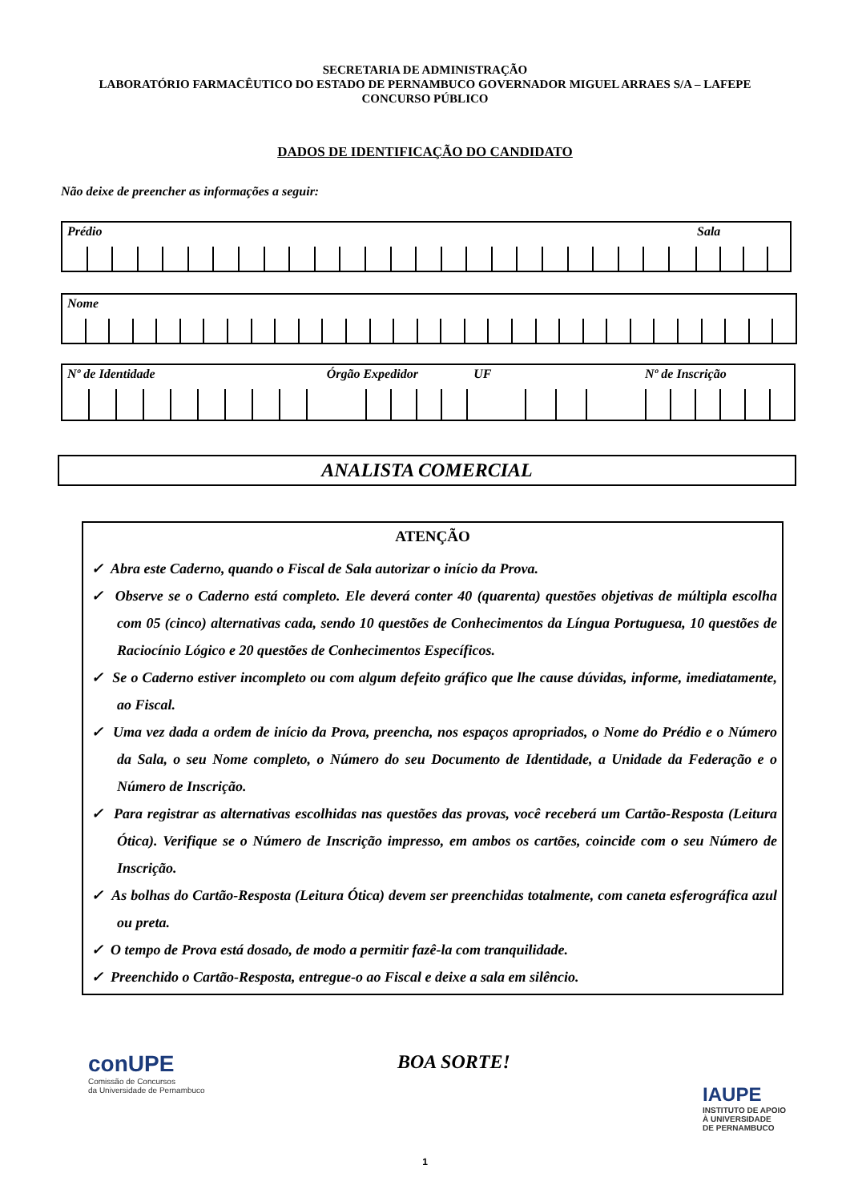SECRETARIA DE ADMINISTRAÇÃO
LABORATÓRIO FARMACÊUTICO DO ESTADO DE PERNAMBUCO GOVERNADOR MIGUEL ARRAES S/A – LAFEPE
CONCURSO PÚBLICO
DADOS DE IDENTIFICAÇÃO DO CANDIDATO
Não deixe de preencher as informações a seguir:
Prédio Sala
Nome
Nº de Identidade Órgão Expedidor UF Nº de Inscrição
ANALISTA COMERCIAL
ATENÇÃO
✓ Abra este Caderno, quando o Fiscal de Sala autorizar o início da Prova.
✓ Observe se o Caderno está completo. Ele deverá conter 40 (quarenta) questões objetivas de múltipla escolha com 05 (cinco) alternativas cada, sendo 10 questões de Conhecimentos da Língua Portuguesa, 10 questões de Raciocínio Lógico e 20 questões de Conhecimentos Específicos.
✓ Se o Caderno estiver incompleto ou com algum defeito gráfico que lhe cause dúvidas, informe, imediatamente, ao Fiscal.
✓ Uma vez dada a ordem de início da Prova, preencha, nos espaços apropriados, o Nome do Prédio e o Número da Sala, o seu Nome completo, o Número do seu Documento de Identidade, a Unidade da Federação e o Número de Inscrição.
✓ Para registrar as alternativas escolhidas nas questões das provas, você receberá um Cartão-Resposta (Leitura Ótica). Verifique se o Número de Inscrição impresso, em ambos os cartões, coincide com o seu Número de Inscrição.
✓ As bolhas do Cartão-Resposta (Leitura Ótica) devem ser preenchidas totalmente, com caneta esferográfica azul ou preta.
✓ O tempo de Prova está dosado, de modo a permitir fazê-la com tranquilidade.
✓ Preenchido o Cartão-Resposta, entregue-o ao Fiscal e deixe a sala em silêncio.
conUPE
Comissão de Concursos
da Universidade de Pernambuco
BOA SORTE!
IAUPE
INSTITUTO DE APOIO
À UNIVERSIDADE
DE PERNAMBUCO
1